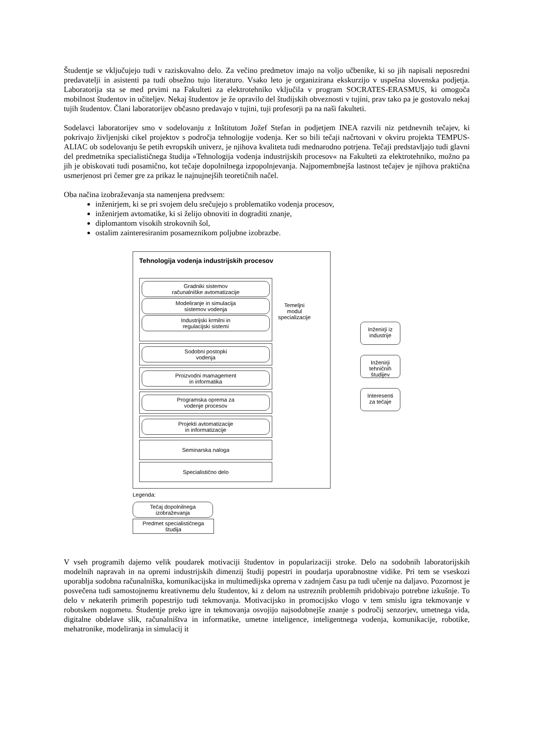Študentje se vključujejo tudi v raziskovalno delo. Za večino predmetov imajo na voljo učbenike, ki so jih napisali neposredni predavatelji in asistenti pa tudi obsežno tujo literaturo. Vsako leto je organizirana ekskurzijo v uspešna slovenska podjetja. Laboratorija sta se med prvimi na Fakulteti za elektrotehniko vključila v program SOCRATES-ERASMUS, ki omogoča mobilnost študentov in učiteljev. Nekaj študentov je že opravilo del študijskih obveznosti v tujini, prav tako pa je gostovalo nekaj tujih študentov. Člani laboratorijev občasno predavajo v tujini, tuji profesorji pa na naši fakulteti.
Sodelavci laboratorijev smo v sodelovanju z Inštitutom Jožef Stefan in podjetjem INEA razvili niz petdnevnih tečajev, ki pokrivajo življenjski cikel projektov s področja tehnologije vodenja. Ker so bili tečaji načrtovani v okviru projekta TEMPUS-ALIAC ob sodelovanju še petih evropskih univerz, je njihova kvaliteta tudi mednarodno potrjena. Tečaji predstavljajo tudi glavni del predmetnika specialističnega študija »Tehnologija vodenja industrijskih procesov« na Fakulteti za elektrotehniko, možno pa jih je obiskovati tudi posamično, kot tečaje dopolnilnega izpopolnjevanja. Najpomembnejša lastnost tečajev je njihova praktična usmerjenost pri čemer gre za prikaz le najnujnejših teoretičnih načel.
Oba načina izobraževanja sta namenjena predvsem:
inženirjem, ki se pri svojem delu srečujejo s problematiko vodenja procesov,
inženirjem avtomatike, ki si želijo obnoviti in dograditi znanje,
diplomantom visokih strokovnih šol,
ostalim zainteresiranim posameznikom poljubne izobrazbe.
Tehnologija vodenja industrijskih procesov
Gradniki sistemov
računalniške avtomatizacije
Modeliranje in simulacija
sistemov vodenja
Industrijski krmilni in
regulacijski sistemi
Temeljni
modul
specializacije
Sodobni postopki
vodenja
Proizvodni mamagement
in informatika
Programska oprema za
vodenje procesov
Projekti avtomatizacije
in informatizacije
Seminarska naloga
Specialistično delo
Inženirji iz
industrije
Inženirji
tehničnih
študijev
Interesenti
za tečaje
Legenda:
Tečaj dopolnilnega
izobraževanja
Predmet specialističnega
študija
V vseh programih dajemo velik poudarek motivaciji študentov in popularizaciji stroke. Delo na sodobnih laboratorijskih modelnih napravah in na opremi industrijskih dimenzij študij popestri in poudarja uporabnostne vidike. Pri tem se vseskozi uporablja sodobna računalniška, komunikacijska in multimedijska oprema v zadnjem času pa tudi učenje na daljavo. Pozornost je posvečena tudi samostojnemu kreativnemu delu študentov, ki z delom na ustreznih problemih pridobivajo potrebne izkušnje. To delo v nekaterih primerih popestrijo tudi tekmovanja. Motivacijsko in promocijsko vlogo v tem smislu igra tekmovanje v robotskem nogometu. Študentje preko igre in tekmovanja osvojijo najsodobnejše znanje s področij senzorjev, umetnega vida, digitalne obdelave slik, računalništva in informatike, umetne inteligence, inteligentnega vodenja, komunikacije, robotike, mehatronike, modeliranja in simulacij it